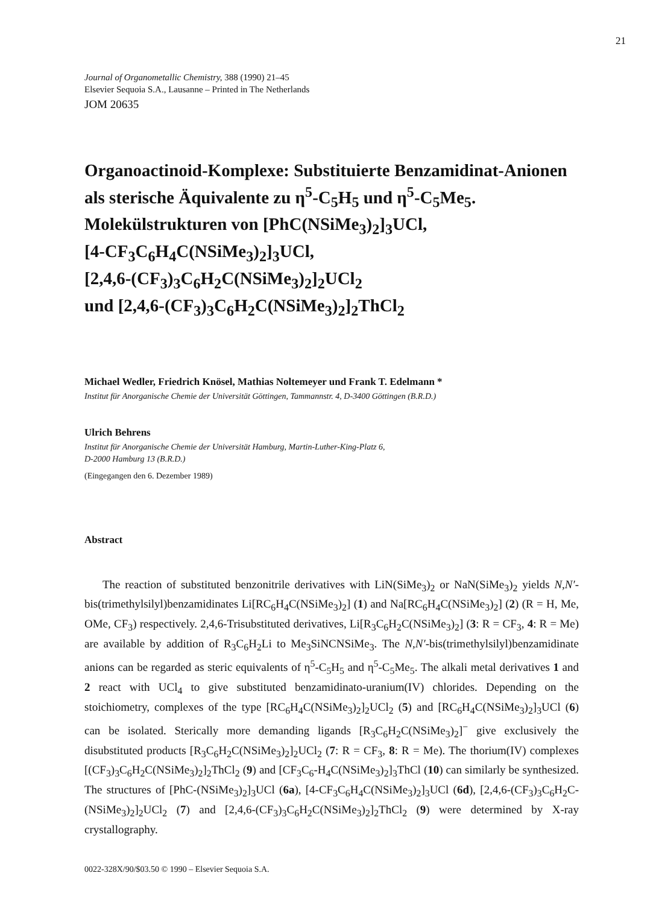21
Journal of Organometallic Chemistry, 388 (1990) 21–45
Elsevier Sequoia S.A., Lausanne – Printed in The Netherlands
JOM 20635
Organoactinoid-Komplexe: Substituierte Benzamidinat-Anionen als sterische Äquivalente zu η<sup>5</sup>-C<sub>5</sub>H<sub>5</sub> und η<sup>5</sup>-C<sub>5</sub>Me<sub>5</sub>.
Molekülstrukturen von [PhC(NSiMe<sub>3</sub>)<sub>2</sub>]<sub>3</sub>UCl,
[4-CF<sub>3</sub>C<sub>6</sub>H<sub>4</sub>C(NSiMe<sub>3</sub>)<sub>2</sub>]<sub>3</sub>UCl,
[2,4,6-(CF<sub>3</sub>)<sub>3</sub>C<sub>6</sub>H<sub>2</sub>C(NSiMe<sub>3</sub>)<sub>2</sub>]<sub>2</sub>UCl<sub>2</sub>
und [2,4,6-(CF<sub>3</sub>)<sub>3</sub>C<sub>6</sub>H<sub>2</sub>C(NSiMe<sub>3</sub>)<sub>2</sub>]<sub>2</sub>ThCl<sub>2</sub>
Michael Wedler, Friedrich Knösel, Mathias Noltemeyer und Frank T. Edelmann *
Institut für Anorganische Chemie der Universität Göttingen, Tammannstr. 4, D-3400 Göttingen (B.R.D.)
Ulrich Behrens
Institut für Anorganische Chemie der Universität Hamburg, Martin-Luther-King-Platz 6,
D-2000 Hamburg 13 (B.R.D.)
(Eingegangen den 6. Dezember 1989)
Abstract
The reaction of substituted benzonitrile derivatives with LiN(SiMe<sub>3</sub>)<sub>2</sub> or NaN(SiMe<sub>3</sub>)<sub>2</sub> yields N,N′-bis(trimethylsilyl)benzamidinates Li[RC<sub>6</sub>H<sub>4</sub>C(NSiMe<sub>3</sub>)<sub>2</sub>] (1) and Na[RC<sub>6</sub>H<sub>4</sub>C(NSiMe<sub>3</sub>)<sub>2</sub>] (2) (R = H, Me, OMe, CF<sub>3</sub>) respectively. 2,4,6-Trisubstituted derivatives, Li[R<sub>3</sub>C<sub>6</sub>H<sub>2</sub>C(NSiMe<sub>3</sub>)<sub>2</sub>] (3: R = CF<sub>3</sub>, 4: R = Me) are available by addition of R<sub>3</sub>C<sub>6</sub>H<sub>2</sub>Li to Me<sub>3</sub>SiNCNSiMe<sub>3</sub>. The N,N′-bis(trimethylsilyl)benzamidinate anions can be regarded as steric equivalents of η<sup>5</sup>-C<sub>5</sub>H<sub>5</sub> and η<sup>5</sup>-C<sub>5</sub>Me<sub>5</sub>. The alkali metal derivatives 1 and 2 react with UCl<sub>4</sub> to give substituted benzamidinato-uranium(IV) chlorides. Depending on the stoichiometry, complexes of the type [RC<sub>6</sub>H<sub>4</sub>C(NSiMe<sub>3</sub>)<sub>2</sub>]<sub>2</sub>UCl<sub>2</sub> (5) and [RC<sub>6</sub>H<sub>4</sub>C(NSiMe<sub>3</sub>)<sub>2</sub>]<sub>3</sub>UCl (6) can be isolated. Sterically more demanding ligands [R<sub>3</sub>C<sub>6</sub>H<sub>2</sub>C(NSiMe<sub>3</sub>)<sub>2</sub>]<sup>−</sup> give exclusively the disubstituted products [R<sub>3</sub>C<sub>6</sub>H<sub>2</sub>C(NSiMe<sub>3</sub>)<sub>2</sub>]<sub>2</sub>UCl<sub>2</sub> (7: R = CF<sub>3</sub>, 8: R = Me). The thorium(IV) complexes [(CF<sub>3</sub>)<sub>3</sub>C<sub>6</sub>H<sub>2</sub>C(NSiMe<sub>3</sub>)<sub>2</sub>]<sub>2</sub>ThCl<sub>2</sub> (9) and [CF<sub>3</sub>C<sub>6</sub>-H<sub>4</sub>C(NSiMe<sub>3</sub>)<sub>2</sub>]<sub>3</sub>ThCl (10) can similarly be synthesized. The structures of [PhC-(NSiMe<sub>3</sub>)<sub>2</sub>]<sub>3</sub>UCl (6a), [4-CF<sub>3</sub>C<sub>6</sub>H<sub>4</sub>C(NSiMe<sub>3</sub>)<sub>2</sub>]<sub>3</sub>UCl (6d), [2,4,6-(CF<sub>3</sub>)<sub>3</sub>C<sub>6</sub>H<sub>2</sub>C-(NSiMe<sub>3</sub>)<sub>2</sub>]<sub>2</sub>UCl<sub>2</sub> (7) and [2,4,6-(CF<sub>3</sub>)<sub>3</sub>C<sub>6</sub>H<sub>2</sub>C(NSiMe<sub>3</sub>)<sub>2</sub>]<sub>2</sub>ThCl<sub>2</sub> (9) were determined by X-ray crystallography.
0022-328X/90/$03.50 © 1990 – Elsevier Sequoia S.A.